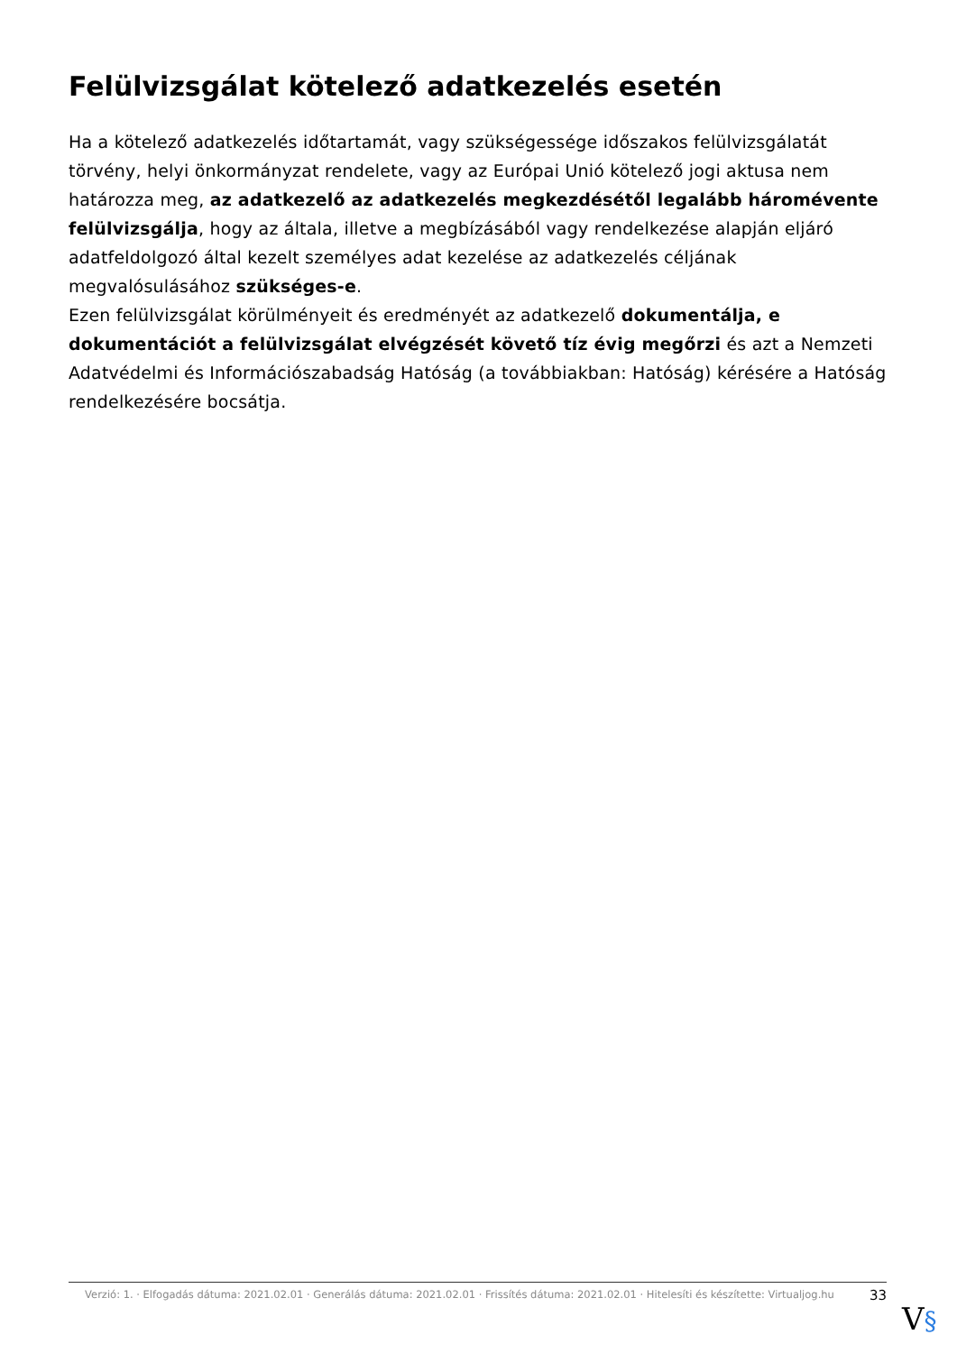Felülvizsgálat kötelező adatkezelés esetén
Ha a kötelező adatkezelés időtartamát, vagy szükségessége időszakos felülvizsgálatát törvény, helyi önkormányzat rendelete, vagy az Európai Unió kötelező jogi aktusa nem határozza meg, az adatkezelő az adatkezelés megkezdésétől legalább háromévente felülvizsgálja, hogy az általa, illetve a megbízásából vagy rendelkezése alapján eljáró adatfeldolgozó által kezelt személyes adat kezelése az adatkezelés céljának megvalósulásához szükséges-e.
Ezen felülvizsgálat körülményeit és eredményét az adatkezelő dokumentálja, e dokumentációt a felülvizsgálat elvégzését követő tíz évig megőrzi és azt a Nemzeti Adatvédelmi és Információszabadság Hatóság (a továbbiakban: Hatóság) kérésére a Hatóság rendelkezésére bocsátja.
Verzió: 1. · Elfogadás dátuma: 2021.02.01 · Generálás dátuma: 2021.02.01 · Frissítés dátuma: 2021.02.01 · Hitelesíti és készítette: Virtualjog.hu
33
V§